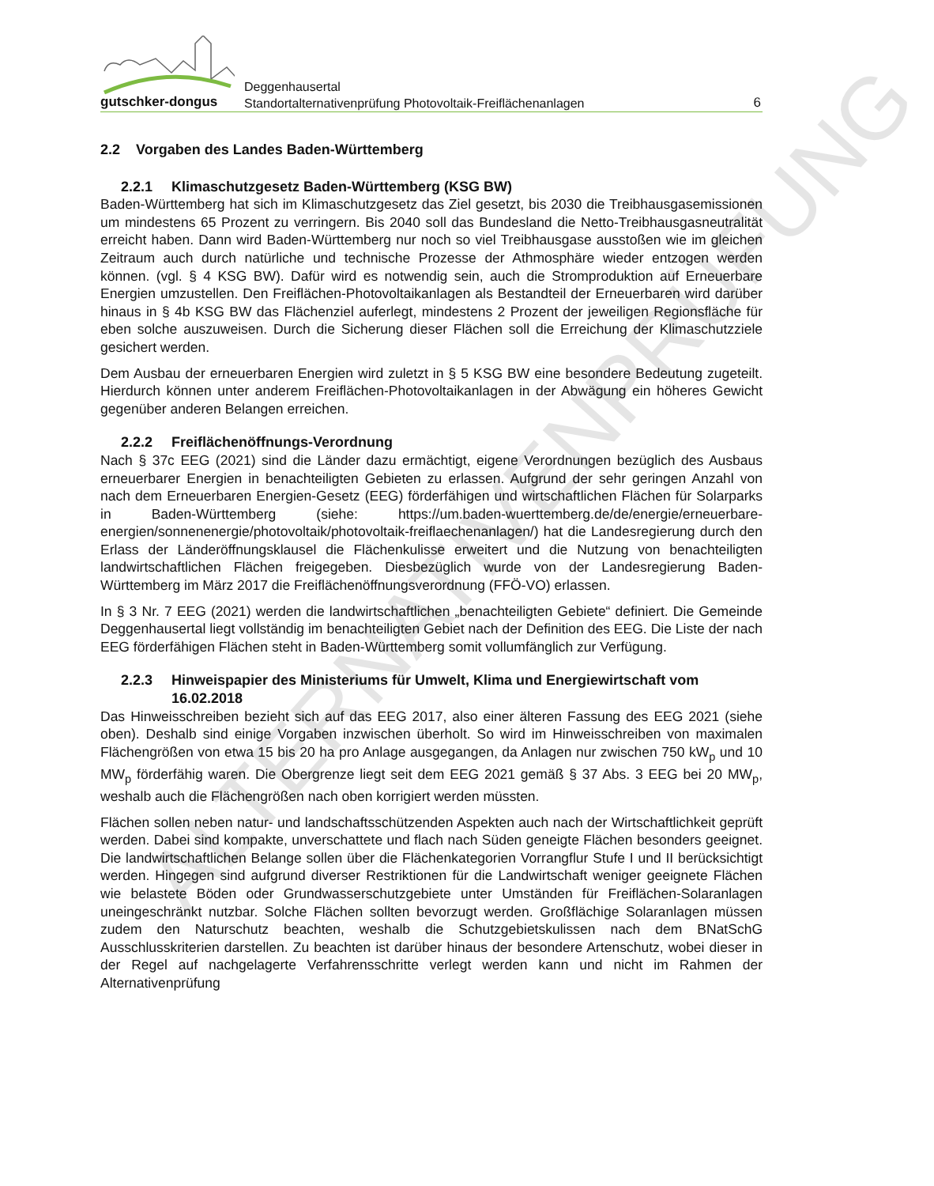gutschker-dongus
Deggenhausertal
Standortalternativenprüfung Photovoltaik-Freiflächenanlagen
6
ALTERNATIVENPRÜFUNG
2.2 Vorgaben des Landes Baden-Württemberg
2.2.1 Klimaschutzgesetz Baden-Württemberg (KSG BW)
Baden-Württemberg hat sich im Klimaschutzgesetz das Ziel gesetzt, bis 2030 die Treibhausgasemissionen um mindestens 65 Prozent zu verringern. Bis 2040 soll das Bundesland die Netto-Treibhausgasneutralität erreicht haben. Dann wird Baden-Württemberg nur noch so viel Treibhausgase ausstoßen wie im gleichen Zeitraum auch durch natürliche und technische Prozesse der Athmosphäre wieder entzogen werden können. (vgl. § 4 KSG BW). Dafür wird es notwendig sein, auch die Stromproduktion auf Erneuerbare Energien umzustellen. Den Freiflächen-Photovoltaikanlagen als Bestandteil der Erneuerbaren wird darüber hinaus in § 4b KSG BW das Flächenziel auferlegt, mindestens 2 Prozent der jeweiligen Regionsfläche für eben solche auszuweisen. Durch die Sicherung dieser Flächen soll die Erreichung der Klimaschutzziele gesichert werden.
Dem Ausbau der erneuerbaren Energien wird zuletzt in § 5 KSG BW eine besondere Bedeutung zugeteilt. Hierdurch können unter anderem Freiflächen-Photovoltaikanlagen in der Abwägung ein höheres Gewicht gegenüber anderen Belangen erreichen.
2.2.2 Freiflächenöffnungs-Verordnung
Nach § 37c EEG (2021) sind die Länder dazu ermächtigt, eigene Verordnungen bezüglich des Ausbaus erneuerbarer Energien in benachteiligten Gebieten zu erlassen. Aufgrund der sehr geringen Anzahl von nach dem Erneuerbaren Energien-Gesetz (EEG) förderfähigen und wirtschaftlichen Flächen für Solarparks in Baden-Württemberg (siehe: https://um.baden-wuerttemberg.de/de/energie/erneuerbare-energien/sonnenenergie/photovoltaik/photovoltaik-freiflaechenanlagen/) hat die Landesregierung durch den Erlass der Länderöffnungsklausel die Flächenkulisse erweitert und die Nutzung von benachteiligten landwirtschaftlichen Flächen freigegeben. Diesbezüglich wurde von der Landesregierung Baden-Württemberg im März 2017 die Freiflächenöffnungsverordnung (FFÖ-VO) erlassen.
In § 3 Nr. 7 EEG (2021) werden die landwirtschaftlichen „benachteiligten Gebiete“ definiert. Die Gemeinde Deggenhausertal liegt vollständig im benachteiligten Gebiet nach der Definition des EEG. Die Liste der nach EEG förderfähigen Flächen steht in Baden-Württemberg somit vollumfänglich zur Verfügung.
2.2.3 Hinweispapier des Ministeriums für Umwelt, Klima und Energiewirtschaft vom 16.02.2018
Das Hinweisschreiben bezieht sich auf das EEG 2017, also einer älteren Fassung des EEG 2021 (siehe oben). Deshalb sind einige Vorgaben inzwischen überholt. So wird im Hinweisschreiben von maximalen Flächengrößen von etwa 15 bis 20 ha pro Anlage ausgegangen, da Anlagen nur zwischen 750 kW<sub>p</sub> und 10 MW<sub>p</sub> förderfähig waren. Die Obergrenze liegt seit dem EEG 2021 gemäß § 37 Abs. 3 EEG bei 20 MW<sub>p</sub>, weshalb auch die Flächengrößen nach oben korrigiert werden müssten.
Flächen sollen neben natur- und landschaftsschützenden Aspekten auch nach der Wirtschaftlichkeit geprüft werden. Dabei sind kompakte, unverschattete und flach nach Süden geneigte Flächen besonders geeignet. Die landwirtschaftlichen Belange sollen über die Flächenkategorien Vorrangflur Stufe I und II berücksichtigt werden. Hingegen sind aufgrund diverser Restriktionen für die Landwirtschaft weniger geeignete Flächen wie belastete Böden oder Grundwasserschutzgebiete unter Umständen für Freiflächen-Solaranlagen uneingeschränkt nutzbar. Solche Flächen sollten bevorzugt werden. Großflächige Solaranlagen müssen zudem den Naturschutz beachten, weshalb die Schutzgebietskulissen nach dem BNatSchG Ausschlusskriterien darstellen. Zu beachten ist darüber hinaus der besondere Artenschutz, wobei dieser in der Regel auf nachgelagerte Verfahrensschritte verlegt werden kann und nicht im Rahmen der Alternativenprüfung